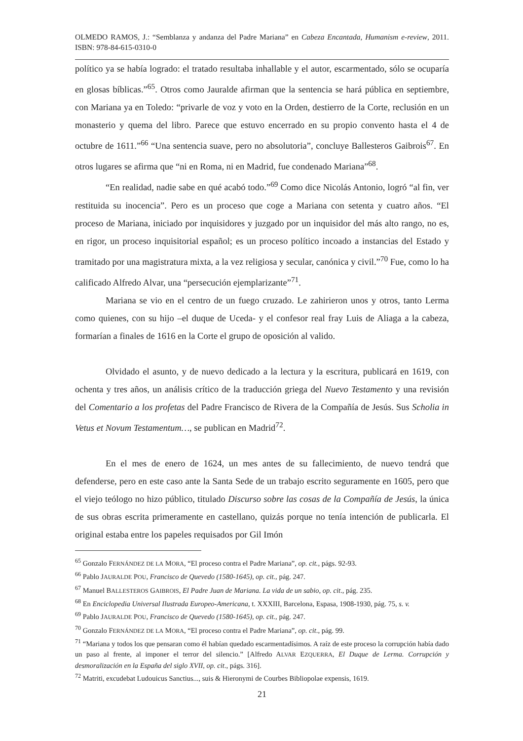OLMEDO RAMOS, J.: “Semblanza y andanza del Padre Mariana” en Cabeza Encantada, Humanism e-review, 2011. ISBN: 978-84-615-0310-0
político ya se había logrado: el tratado resultaba inhallable y el autor, escarmentado, sólo se ocuparía en glosas bíblicas.”<sup>65</sup>. Otros como Jauralde afirman que la sentencia se hará pública en septiembre, con Mariana ya en Toledo: “privarle de voz y voto en la Orden, destierro de la Corte, reclusión en un monasterio y quema del libro. Parece que estuvo encerrado en su propio convento hasta el 4 de octubre de 1611.”<sup>66</sup> “Una sentencia suave, pero no absolutoria”, concluye Ballesteros Gaibrois<sup>67</sup>. En otros lugares se afirma que “ni en Roma, ni en Madrid, fue condenado Mariana”<sup>68</sup>.
“En realidad, nadie sabe en qué acabó todo.”<sup>69</sup> Como dice Nicolás Antonio, logró “al fin, ver restituida su inocencia”. Pero es un proceso que coge a Mariana con setenta y cuatro años. “El proceso de Mariana, iniciado por inquisidores y juzgado por un inquisidor del más alto rango, no es, en rigor, un proceso inquisitorial español; es un proceso político incoado a instancias del Estado y tramitado por una magistratura mixta, a la vez religiosa y secular, canónica y civil.”<sup>70</sup> Fue, como lo ha calificado Alfredo Alvar, una “persecución ejemplarizante”<sup>71</sup>.
Mariana se vio en el centro de un fuego cruzado. Le zahirieron unos y otros, tanto Lerma como quienes, con su hijo –el duque de Uceda- y el confesor real fray Luis de Aliaga a la cabeza, formarían a finales de 1616 en la Corte el grupo de oposición al valido.
Olvidado el asunto, y de nuevo dedicado a la lectura y la escritura, publicará en 1619, con ochenta y tres años, un análisis crítico de la traducción griega del Nuevo Testamento y una revisión del Comentario a los profetas del Padre Francisco de Rivera de la Compañía de Jesús. Sus Scholia in Vetus et Novum Testamentum…, se publican en Madrid<sup>72</sup>.
En el mes de enero de 1624, un mes antes de su fallecimiento, de nuevo tendrá que defenderse, pero en este caso ante la Santa Sede de un trabajo escrito seguramente en 1605, pero que el viejo teólogo no hizo público, titulado Discurso sobre las cosas de la Compañía de Jesús, la única de sus obras escrita primeramente en castellano, quizás porque no tenía intención de publicarla. El original estaba entre los papeles requisados por Gil Imón
<sup>65</sup> Gonzalo FERNÁNDEZ DE LA MORA, “El proceso contra el Padre Mariana”, op. cit., págs. 92-93.
<sup>66</sup> Pablo JAURALDE POU, Francisco de Quevedo (1580-1645), op. cit., pág. 247.
<sup>67</sup> Manuel BALLESTEROS GAIBROIS, El Padre Juan de Mariana. La vida de un sabio, op. cit., pág. 235.
<sup>68</sup> En Enciclopedia Universal Ilustrada Europeo-Americana, t. XXXIII, Barcelona, Espasa, 1908-1930, pág. 75, s. v.
<sup>69</sup> Pablo JAURALDE POU, Francisco de Quevedo (1580-1645), op. cit., pág. 247.
<sup>70</sup> Gonzalo FERNÁNDEZ DE LA MORA, “El proceso contra el Padre Mariana”, op. cit., pág. 99.
<sup>71</sup> “Mariana y todos los que pensaran como él habían quedado escarmentadísimos. A raíz de este proceso la corrupción había dado un paso al frente, al imponer el terror del silencio.” [Alfredo ALVAR EZQUERRA, El Duque de Lerma. Corrupción y desmoralización en la España del siglo XVII, op. cit., págs. 316].
<sup>72</sup> Matriti, excudebat Ludouicus Sanctius..., suis & Hieronymi de Courbes Bibliopolae expensis, 1619.
21